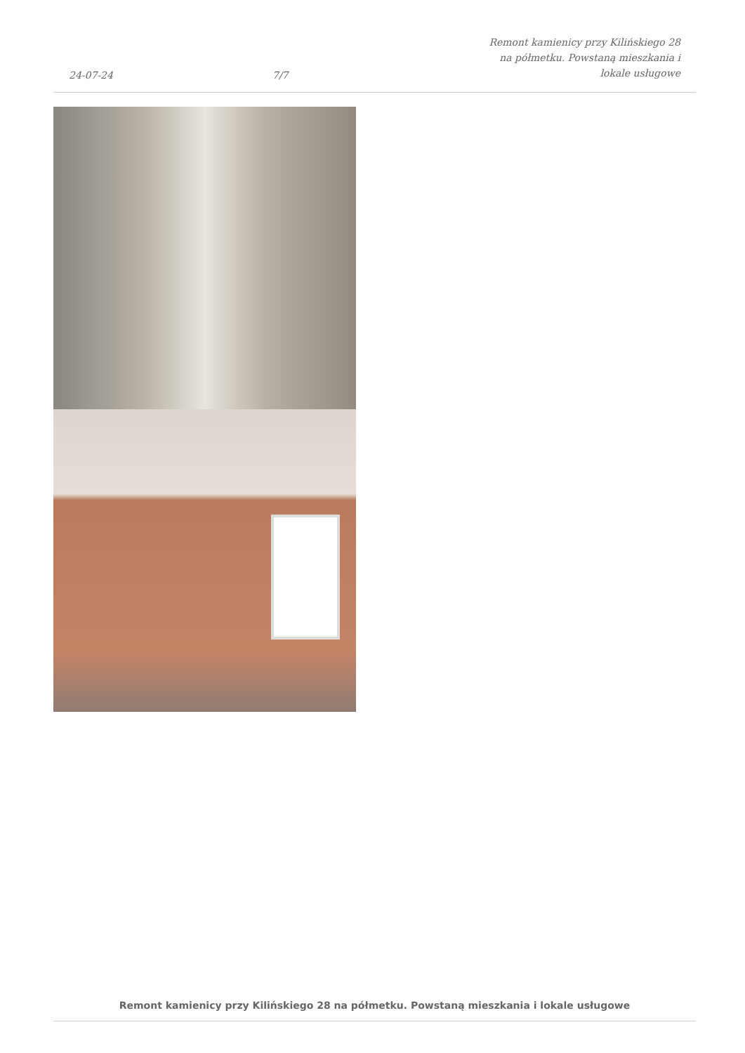24-07-24
7/7
Remont kamienicy przy Kilińskiego 28
na półmetku. Powstaną mieszkania i
lokale usługowe
Remont kamienicy przy Kilińskiego 28 na półmetku. Powstaną mieszkania i lokale usługowe